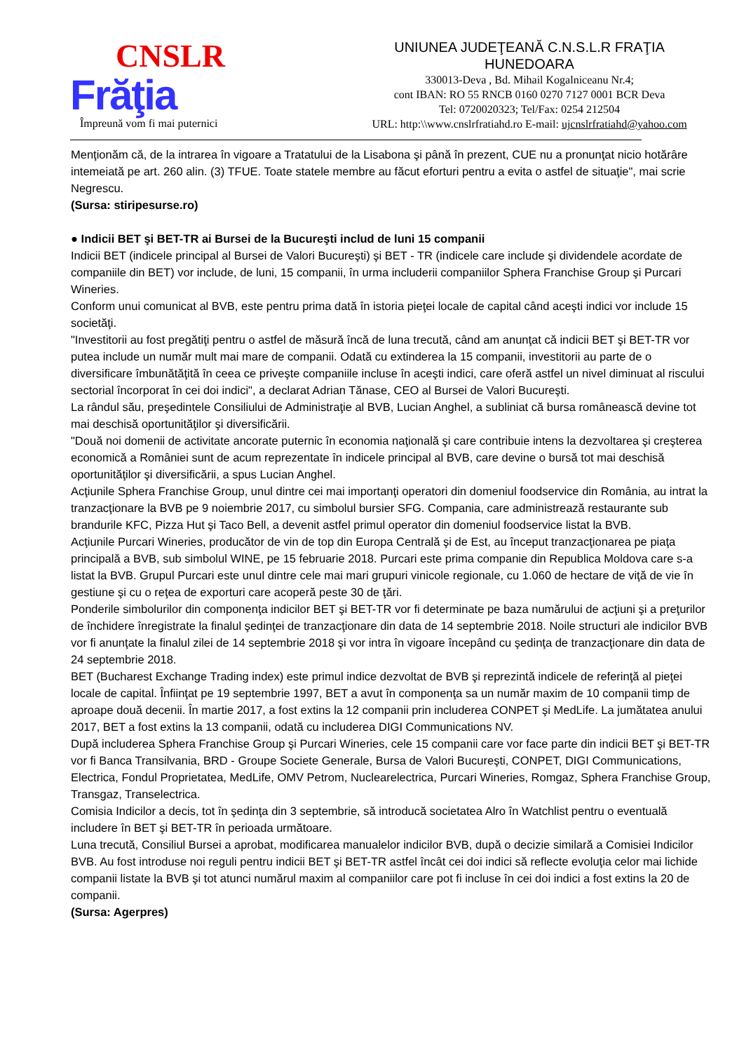CNSLR
Frăţia
Împreună vom fi mai puternici
UNIUNEA JUDEŢEANĂ C.N.S.L.R FRAŢIA
HUNEDOARA
330013-Deva , Bd. Mihail Kogalniceanu Nr.4;
cont IBAN: RO 55 RNCB 0160 0270 7127 0001 BCR Deva
Tel: 0720020323; Tel/Fax: 0254 212504
URL: http:\\www.cnslrfratiahd.ro E-mail: ujcnslrfratiahd@yahoo.com
Menţionăm că, de la intrarea în vigoare a Tratatului de la Lisabona şi până în prezent, CUE nu a pronunţat nicio hotărâre intemeiată pe art. 260 alin. (3) TFUE. Toate statele membre au făcut eforturi pentru a evita o astfel de situaţie", mai scrie Negrescu.
(Sursa: stiripesurse.ro)
● Indicii BET şi BET-TR ai Bursei de la Bucureşti includ de luni 15 companii
Indicii BET (indicele principal al Bursei de Valori Bucureşti) şi BET - TR (indicele care include şi dividendele acordate de companiile din BET) vor include, de luni, 15 companii, în urma includerii companiilor Sphera Franchise Group şi Purcari Wineries.
Conform unui comunicat al BVB, este pentru prima dată în istoria pieţei locale de capital când aceşti indici vor include 15 societăţi.
"Investitorii au fost pregătiţi pentru o astfel de măsură încă de luna trecută, când am anunţat că indicii BET şi BET-TR vor putea include un număr mult mai mare de companii. Odată cu extinderea la 15 companii, investitorii au parte de o diversificare îmbunătăţită în ceea ce priveşte companiile incluse în aceşti indici, care oferă astfel un nivel diminuat al riscului sectorial încorporat în cei doi indici", a declarat Adrian Tănase, CEO al Bursei de Valori Bucureşti.
La rândul său, preşedintele Consiliului de Administraţie al BVB, Lucian Anghel, a subliniat că bursa românească devine tot mai deschisă oportunităţilor şi diversificării.
"Două noi domenii de activitate ancorate puternic în economia naţională şi care contribuie intens la dezvoltarea şi creşterea economică a României sunt de acum reprezentate în indicele principal al BVB, care devine o bursă tot mai deschisă oportunităţilor şi diversificării, a spus Lucian Anghel.
Acţiunile Sphera Franchise Group, unul dintre cei mai importanţi operatori din domeniul foodservice din România, au intrat la tranzacţionare la BVB pe 9 noiembrie 2017, cu simbolul bursier SFG. Compania, care administrează restaurante sub brandurile KFC, Pizza Hut şi Taco Bell, a devenit astfel primul operator din domeniul foodservice listat la BVB.
Acţiunile Purcari Wineries, producător de vin de top din Europa Centrală şi de Est, au început tranzacţionarea pe piaţa principală a BVB, sub simbolul WINE, pe 15 februarie 2018. Purcari este prima companie din Republica Moldova care s-a listat la BVB. Grupul Purcari este unul dintre cele mai mari grupuri vinicole regionale, cu 1.060 de hectare de viţă de vie în gestiune şi cu o reţea de exporturi care acoperă peste 30 de ţări.
Ponderile simbolurilor din componenţa indicilor BET şi BET-TR vor fi determinate pe baza numărului de acţiuni şi a preţurilor de închidere înregistrate la finalul şedinţei de tranzacţionare din data de 14 septembrie 2018. Noile structuri ale indicilor BVB vor fi anunţate la finalul zilei de 14 septembrie 2018 şi vor intra în vigoare începând cu şedinţa de tranzacţionare din data de 24 septembrie 2018.
BET (Bucharest Exchange Trading index) este primul indice dezvoltat de BVB şi reprezintă indicele de referinţă al pieţei locale de capital. Înfiinţat pe 19 septembrie 1997, BET a avut în componenţa sa un număr maxim de 10 companii timp de aproape două decenii. În martie 2017, a fost extins la 12 companii prin includerea CONPET şi MedLife. La jumătatea anului 2017, BET a fost extins la 13 companii, odată cu includerea DIGI Communications NV.
După includerea Sphera Franchise Group şi Purcari Wineries, cele 15 companii care vor face parte din indicii BET şi BET-TR vor fi Banca Transilvania, BRD - Groupe Societe Generale, Bursa de Valori Bucureşti, CONPET, DIGI Communications, Electrica, Fondul Proprietatea, MedLife, OMV Petrom, Nuclearelectrica, Purcari Wineries, Romgaz, Sphera Franchise Group, Transgaz, Transelectrica.
Comisia Indicilor a decis, tot în şedinţa din 3 septembrie, să introducă societatea Alro în Watchlist pentru o eventuală includere în BET şi BET-TR în perioada următoare.
Luna trecută, Consiliul Bursei a aprobat, modificarea manualelor indicilor BVB, după o decizie similară a Comisiei Indicilor BVB. Au fost introduse noi reguli pentru indicii BET şi BET-TR astfel încât cei doi indici să reflecte evoluţia celor mai lichide companii listate la BVB şi tot atunci numărul maxim al companiilor care pot fi incluse în cei doi indici a fost extins la 20 de companii.
(Sursa: Agerpres)